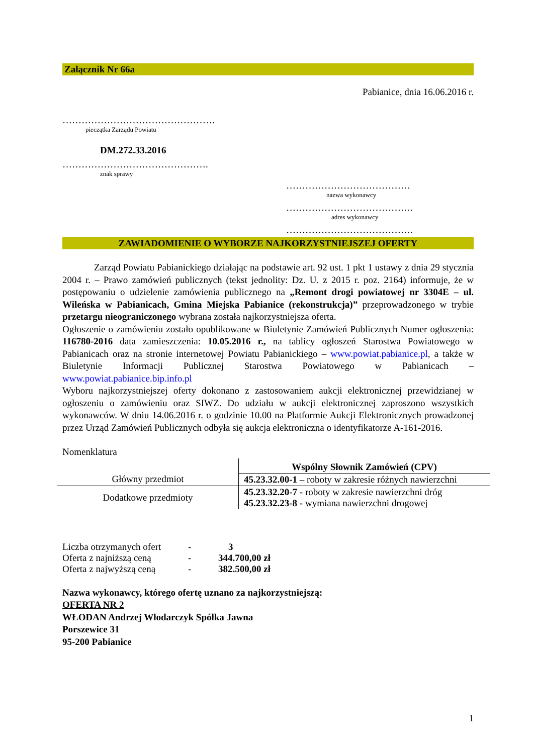Załącznik Nr 66a
Pabianice, dnia 16.06.2016 r.
…………………………………………
pieczątka Zarządu Powiatu
DM.272.33.2016
……………………………………….
znak sprawy
…………………………………
nazwa wykonawcy
………………………………….
adres wykonawcy
………………………………….
ZAWIADOMIENIE O WYBORZE NAJKORZYSTNIEJSZEJ OFERTY
Zarząd Powiatu Pabianickiego działając na podstawie art. 92 ust. 1 pkt 1 ustawy z dnia 29 stycznia 2004 r. – Prawo zamówień publicznych (tekst jednolity: Dz. U. z 2015 r. poz. 2164) informuje, że w postępowaniu o udzielenie zamówienia publicznego na „Remont drogi powiatowej nr 3304E – ul. Wileńska w Pabianicach, Gmina Miejska Pabianice (rekonstrukcja)” przeprowadzonego w trybie przetargu nieograniczonego wybrana została najkorzystniejsza oferta.
Ogłoszenie o zamówieniu zostało opublikowane w Biuletynie Zamówień Publicznych Numer ogłoszenia: 116780-2016 data zamieszczenia: 10.05.2016 r., na tablicy ogłoszeń Starostwa Powiatowego w Pabianicach oraz na stronie internetowej Powiatu Pabianickiego – www.powiat.pabianice.pl, a także w Biuletynie Informacji Publicznej Starostwa Powiatowego w Pabianicach – www.powiat.pabianice.bip.info.pl
Wyboru najkorzystniejszej oferty dokonano z zastosowaniem aukcji elektronicznej przewidzianej w ogłoszeniu o zamówieniu oraz SIWZ. Do udziału w aukcji elektronicznej zaproszono wszystkich wykonawców. W dniu 14.06.2016 r. o godzinie 10.00 na Platformie Aukcji Elektronicznych prowadzonej przez Urząd Zamówień Publicznych odbyła się aukcja elektroniczna o identyfikatorze A-161-2016.
Nomenklatura
| | Wspólny Słownik Zamówień (CPV) |
| Główny przedmiot | 45.23.32.00-1 – roboty w zakresie różnych nawierzchni |
| Dodatkowe przedmioty | 45.23.32.20-7 - roboty w zakresie nawierzchni dróg 45.23.32.23-8 - wymiana nawierzchni drogowej |
| Liczba otrzymanych ofert | - | 3 |
| Oferta z najniższą ceną | - | 344.700,00 zł |
| Oferta z najwyższą ceną | - | 382.500,00 zł |
Nazwa wykonawcy, którego ofertę uznano za najkorzystniejszą:
OFERTA NR 2
WŁODAN Andrzej Włodarczyk Spółka Jawna
Porszewice 31
95-200 Pabianice
1